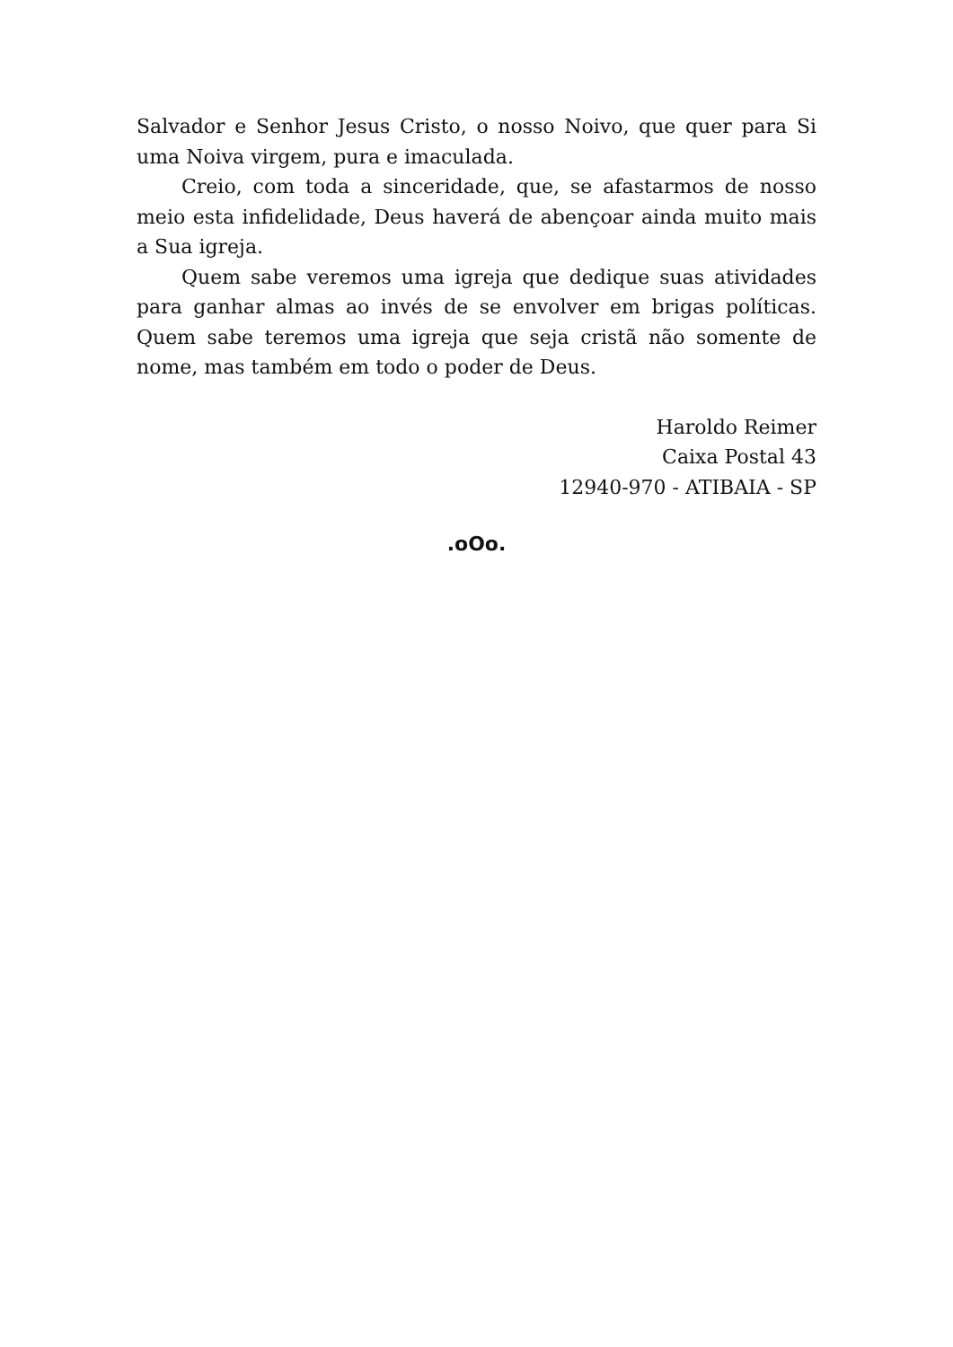Salvador e Senhor Jesus Cristo, o nosso Noivo, que quer para Si uma Noiva virgem, pura e imaculada.
Creio, com toda a sinceridade, que, se afastarmos de nosso meio esta infidelidade, Deus haverá de abençoar ainda muito mais a Sua igreja.
Quem sabe veremos uma igreja que dedique suas atividades para ganhar almas ao invés de se envolver em brigas políticas. Quem sabe teremos uma igreja que seja cristã não somente de nome, mas também em todo o poder de Deus.
Haroldo Reimer
Caixa Postal 43
12940-970 - ATIBAIA - SP
.oOo.